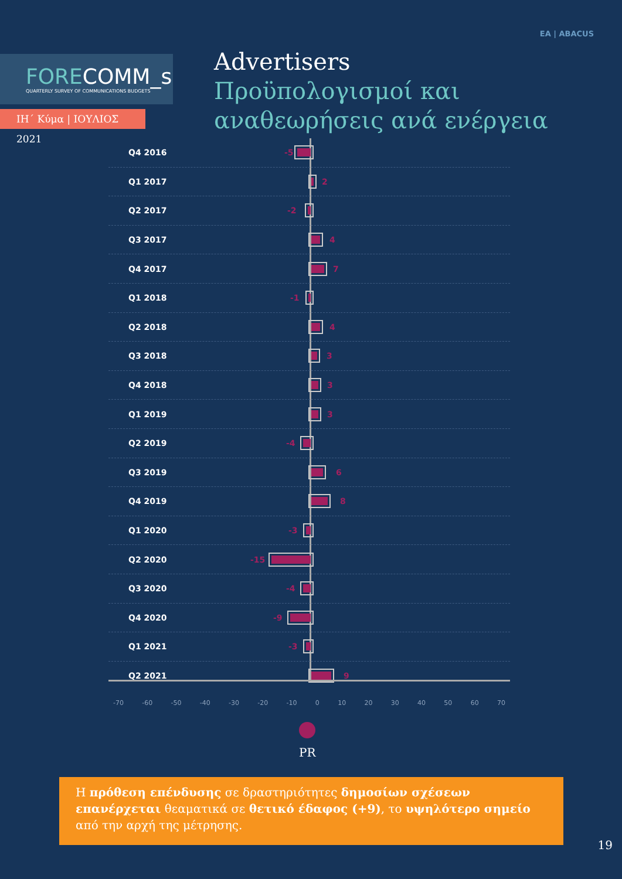FORECOMM_s
QUARTERLY SURVEY OF COMMUNICATIONS BUDGETS
ΙΗ΄ Κύμα | ΙΟΥΛΙΟΣ 2021
EA | ABACUS
Advertisers
Προϋπολογισμοί και
αναθεωρήσεις ανά ενέργεια
Q4 2016 -5
Q1 2017 2
Q2 2017 -2
Q3 2017 4
Q4 2017 7
Q1 2018 -1
Q2 2018 4
Q3 2018 3
Q4 2018 3
Q1 2019 3
Q2 2019 -4
Q3 2019 6
Q4 2019 8
Q1 2020 -3
Q2 2020 -15
Q3 2020 -4
Q4 2020 -9
Q1 2021 -3
Q2 2021 9
-70 -60 -50 -40 -30 -20 -10 0 10 20 30 40 50 60 70
PR
Η πρόθεση επένδυσης σε δραστηριότητες δημοσίων σχέσεων επανέρχεται θεαματικά σε θετικό έδαφος (+9), το υψηλότερο σημείο από την αρχή της μέτρησης.
19